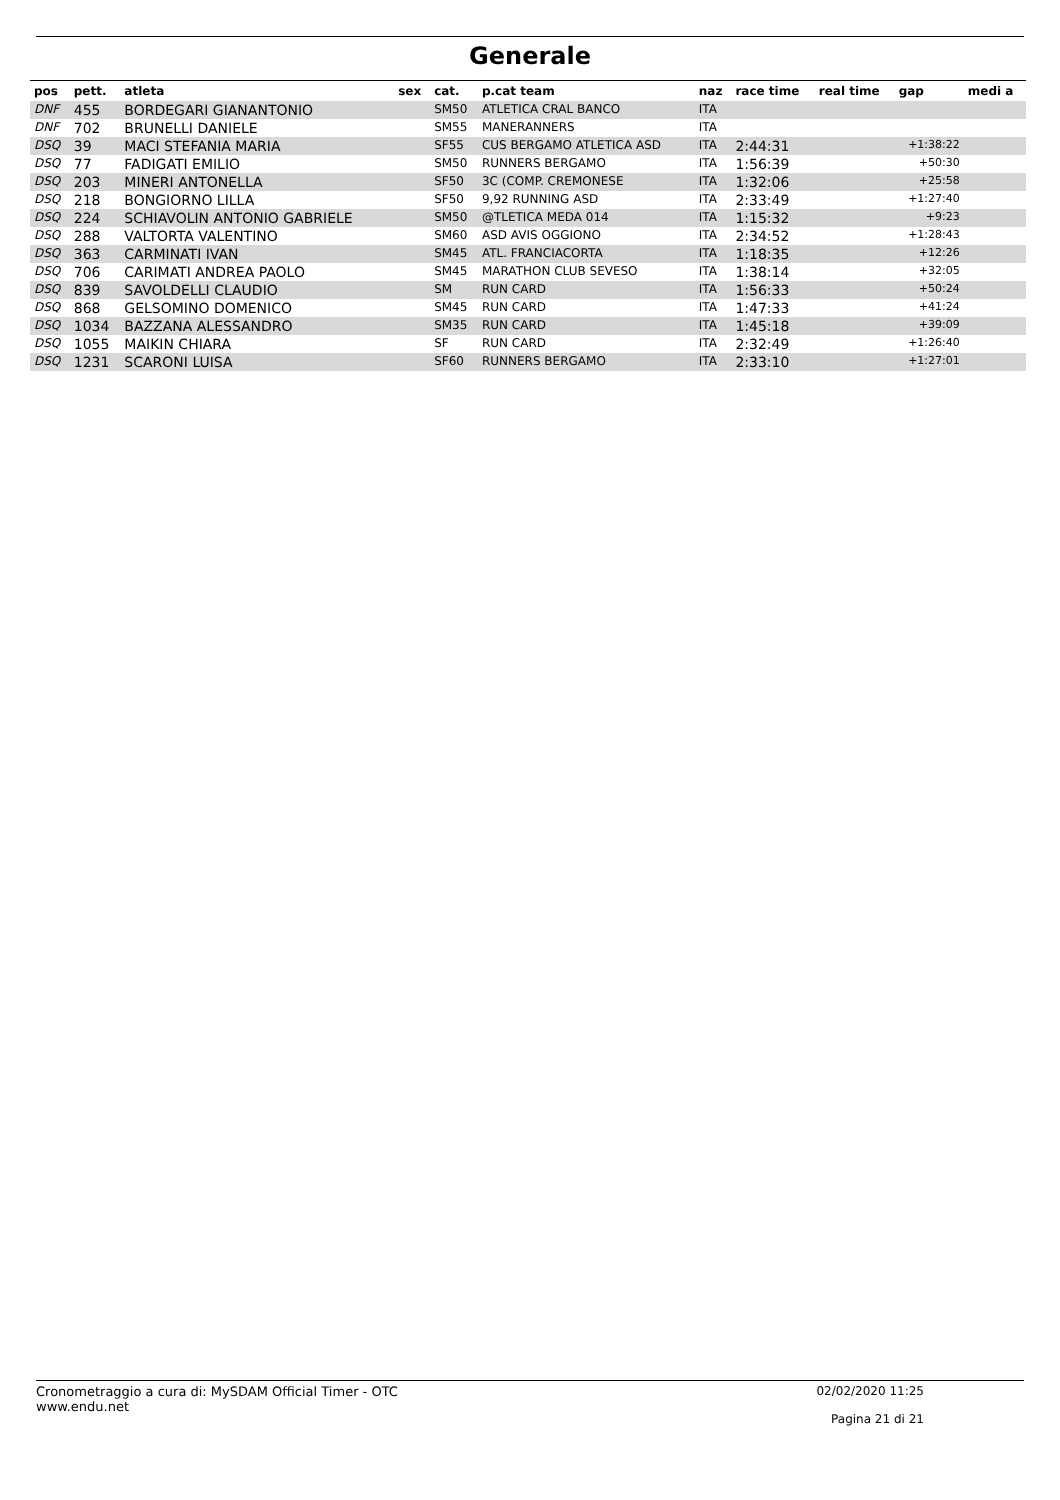Generale
| pos | pett. | atleta | sex | cat. | p.cat team | naz | race time | real time | gap | medi a |
| --- | --- | --- | --- | --- | --- | --- | --- | --- | --- | --- |
| DNF | 455 | BORDEGARI GIANANTONIO | | SM50 | ATLETICA CRAL BANCO | ITA | | | | |
| DNF | 702 | BRUNELLI DANIELE | | SM55 | MANERANNERS | ITA | | | | |
| DSQ | 39 | MACI STEFANIA MARIA | | SF55 | CUS BERGAMO ATLETICA ASD | ITA | 2:44:31 | | +1:38:22 | |
| DSQ | 77 | FADIGATI EMILIO | | SM50 | RUNNERS BERGAMO | ITA | 1:56:39 | | +50:30 | |
| DSQ | 203 | MINERI ANTONELLA | | SF50 | 3C (COMP. CREMONESE | ITA | 1:32:06 | | +25:58 | |
| DSQ | 218 | BONGIORNO LILLA | | SF50 | 9,92 RUNNING ASD | ITA | 2:33:49 | | +1:27:40 | |
| DSQ | 224 | SCHIAVOLIN ANTONIO GABRIELE | | SM50 | @TLETICA MEDA 014 | ITA | 1:15:32 | | +9:23 | |
| DSQ | 288 | VALTORTA VALENTINO | | SM60 | ASD AVIS OGGIONO | ITA | 2:34:52 | | +1:28:43 | |
| DSQ | 363 | CARMINATI IVAN | | SM45 | ATL. FRANCIACORTA | ITA | 1:18:35 | | +12:26 | |
| DSQ | 706 | CARIMATI ANDREA PAOLO | | SM45 | MARATHON CLUB SEVESO | ITA | 1:38:14 | | +32:05 | |
| DSQ | 839 | SAVOLDELLI CLAUDIO | | SM | RUN CARD | ITA | 1:56:33 | | +50:24 | |
| DSQ | 868 | GELSOMINO DOMENICO | | SM45 | RUN CARD | ITA | 1:47:33 | | +41:24 | |
| DSQ | 1034 | BAZZANA ALESSANDRO | | SM35 | RUN CARD | ITA | 1:45:18 | | +39:09 | |
| DSQ | 1055 | MAIKIN CHIARA | | SF | RUN CARD | ITA | 2:32:49 | | +1:26:40 | |
| DSQ | 1231 | SCARONI LUISA | | SF60 | RUNNERS BERGAMO | ITA | 2:33:10 | | +1:27:01 | |
Cronometraggio a cura di: MySDAM Official Timer - OTC
www.endu.net
02/02/2020 11:25
Pagina 21 di 21